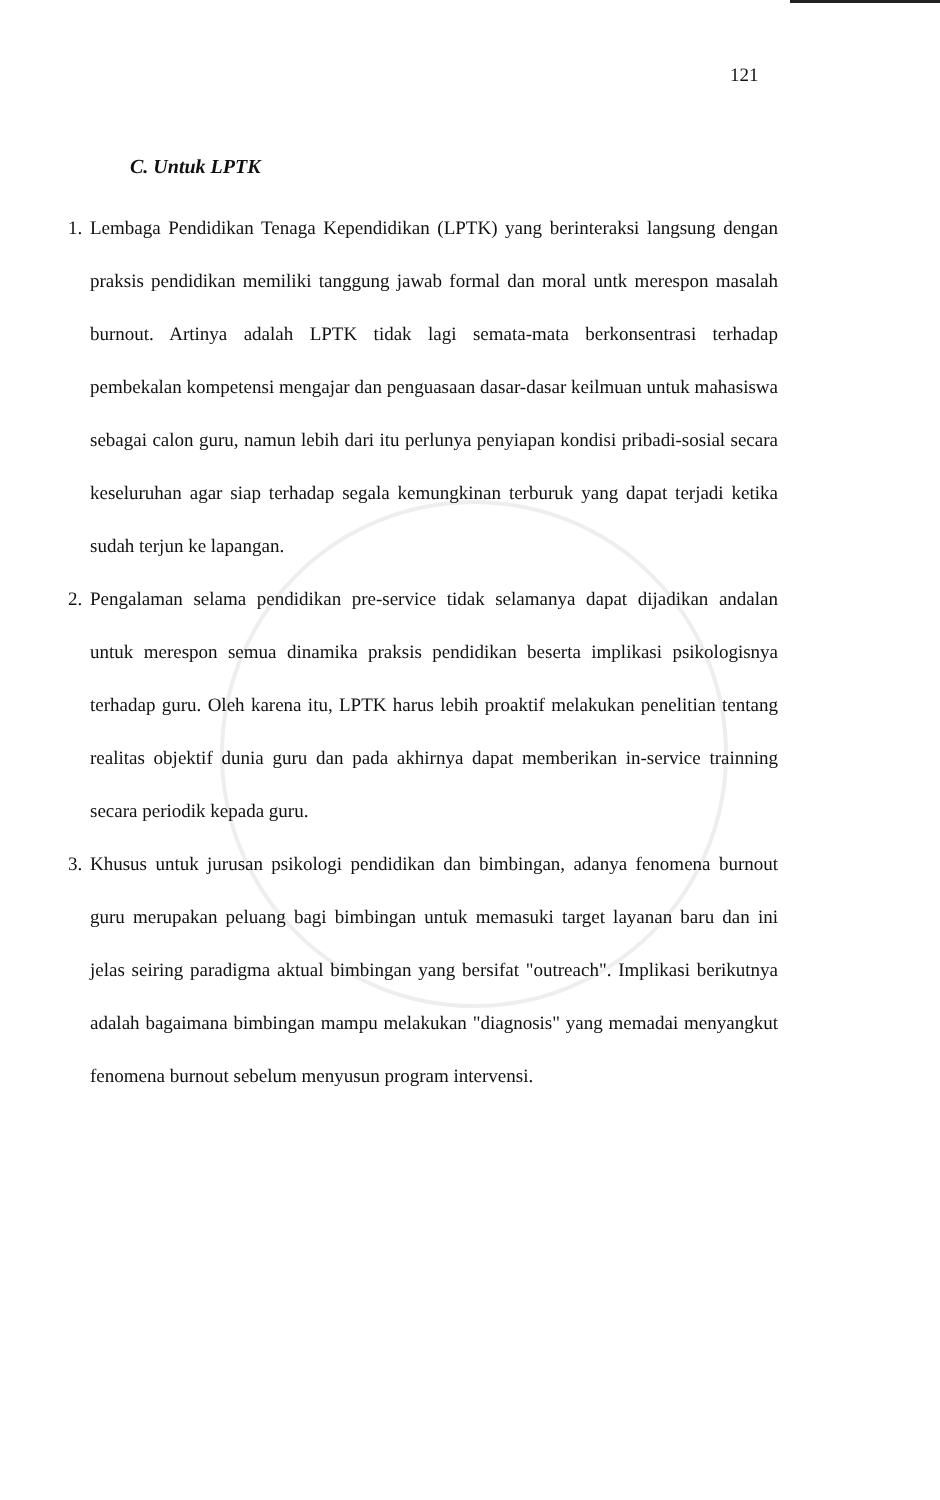121
C. Untuk LPTK
1.
Lembaga Pendidikan Tenaga Kependidikan (LPTK) yang berinteraksi langsung dengan praksis pendidikan memiliki tanggung jawab formal dan moral untk merespon masalah burnout. Artinya adalah LPTK tidak lagi semata-mata berkonsentrasi terhadap pembekalan kompetensi mengajar dan penguasaan dasar-dasar keilmuan untuk mahasiswa sebagai calon guru, namun lebih dari itu perlunya penyiapan kondisi pribadi-sosial secara keseluruhan agar siap terhadap segala kemungkinan terburuk yang dapat terjadi ketika sudah terjun ke lapangan.
2.
Pengalaman selama pendidikan pre-service tidak selamanya dapat dijadikan andalan untuk merespon semua dinamika praksis pendidikan beserta implikasi psikologisnya terhadap guru. Oleh karena itu, LPTK harus lebih proaktif melakukan penelitian tentang realitas objektif dunia guru dan pada akhirnya dapat memberikan in-service trainning secara periodik kepada guru.
3.
Khusus untuk jurusan psikologi pendidikan dan bimbingan, adanya fenomena burnout guru merupakan peluang bagi bimbingan untuk memasuki target layanan baru dan ini jelas seiring paradigma aktual bimbingan yang bersifat "outreach". Implikasi berikutnya adalah bagaimana bimbingan mampu melakukan "diagnosis" yang memadai menyangkut fenomena burnout sebelum menyusun program intervensi.